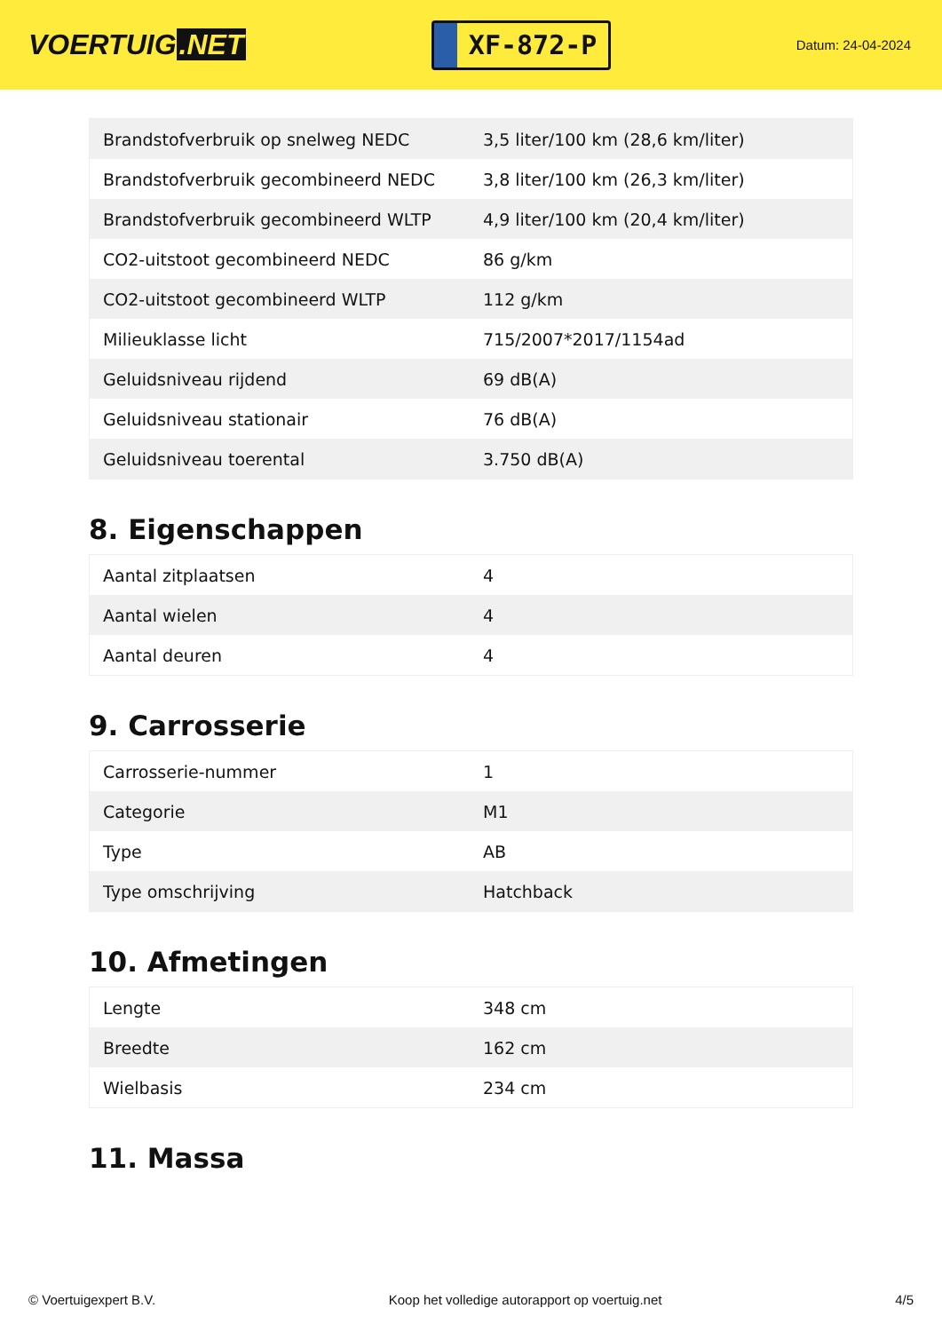VOERTUIG.NET
XF-872-P
Datum: 24-04-2024
| Brandstofverbruik op snelweg NEDC | 3,5 liter/100 km (28,6 km/liter) |
| Brandstofverbruik gecombineerd NEDC | 3,8 liter/100 km (26,3 km/liter) |
| Brandstofverbruik gecombineerd WLTP | 4,9 liter/100 km (20,4 km/liter) |
| CO2-uitstoot gecombineerd NEDC | 86 g/km |
| CO2-uitstoot gecombineerd WLTP | 112 g/km |
| Milieuklasse licht | 715/2007*2017/1154ad |
| Geluidsniveau rijdend | 69 dB(A) |
| Geluidsniveau stationair | 76 dB(A) |
| Geluidsniveau toerental | 3.750 dB(A) |
8. Eigenschappen
| Aantal zitplaatsen | 4 |
| Aantal wielen | 4 |
| Aantal deuren | 4 |
9. Carrosserie
| Carrosserie-nummer | 1 |
| Categorie | M1 |
| Type | AB |
| Type omschrijving | Hatchback |
10. Afmetingen
| Lengte | 348 cm |
| Breedte | 162 cm |
| Wielbasis | 234 cm |
11. Massa
© Voertuigexpert B.V. Koop het volledige autorapport op voertuig.net 4/5